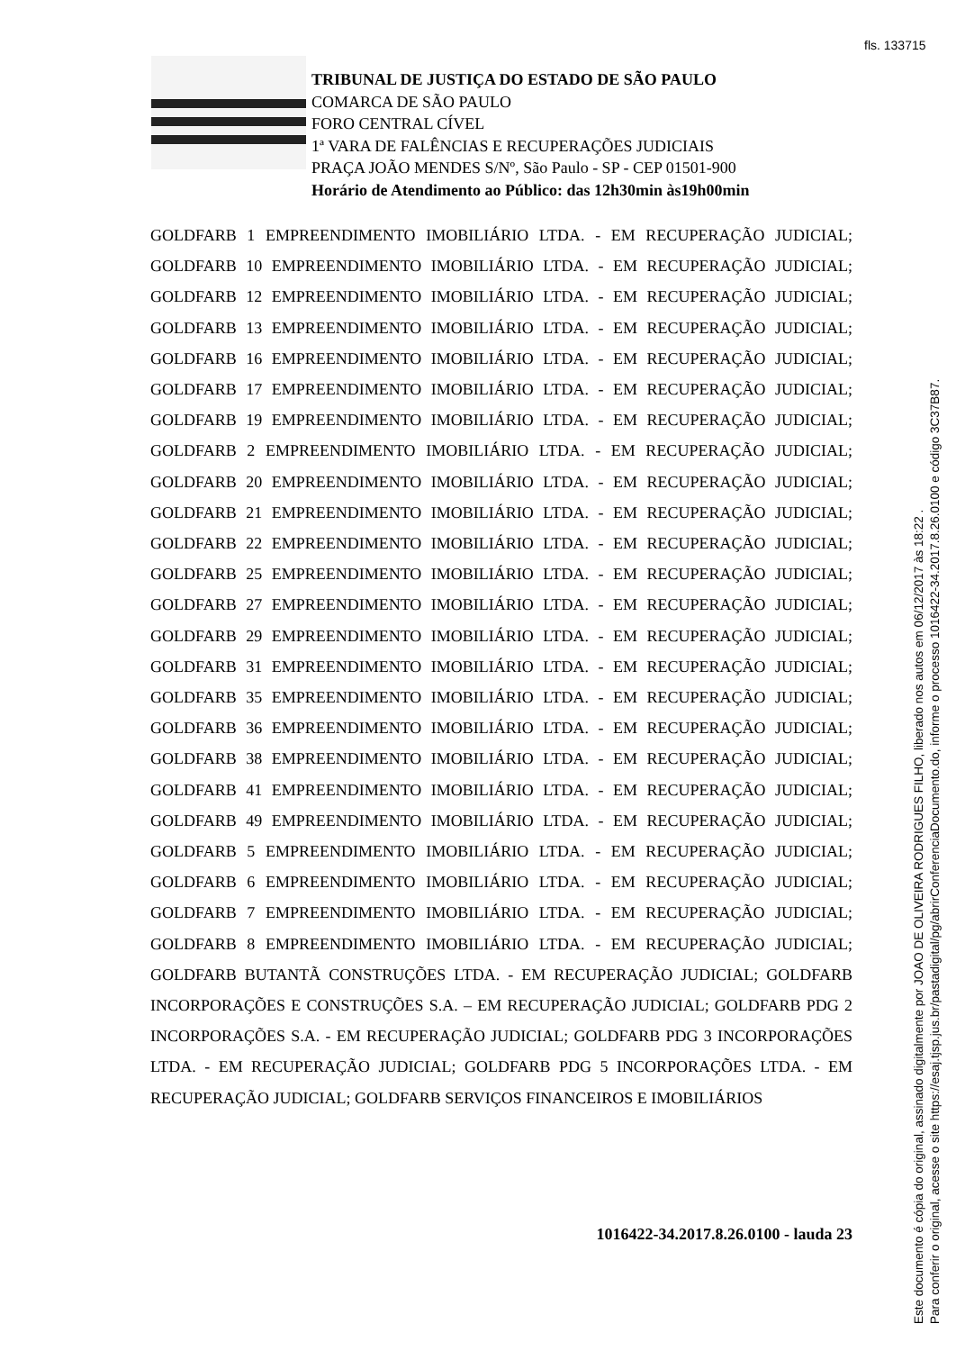fls. 133715
TRIBUNAL DE JUSTIÇA DO ESTADO DE SÃO PAULO
COMARCA DE SÃO PAULO
FORO CENTRAL CÍVEL
1ª VARA DE FALÊNCIAS E RECUPERAÇÕES JUDICIAIS
PRAÇA JOÃO MENDES S/Nº, São Paulo - SP - CEP 01501-900
Horário de Atendimento ao Público: das 12h30min às19h00min
GOLDFARB 1 EMPREENDIMENTO IMOBILIÁRIO LTDA. - EM RECUPERAÇÃO JUDICIAL; GOLDFARB 10 EMPREENDIMENTO IMOBILIÁRIO LTDA. - EM RECUPERAÇÃO JUDICIAL; GOLDFARB 12 EMPREENDIMENTO IMOBILIÁRIO LTDA. - EM RECUPERAÇÃO JUDICIAL; GOLDFARB 13 EMPREENDIMENTO IMOBILIÁRIO LTDA. - EM RECUPERAÇÃO JUDICIAL; GOLDFARB 16 EMPREENDIMENTO IMOBILIÁRIO LTDA. - EM RECUPERAÇÃO JUDICIAL; GOLDFARB 17 EMPREENDIMENTO IMOBILIÁRIO LTDA. - EM RECUPERAÇÃO JUDICIAL; GOLDFARB 19 EMPREENDIMENTO IMOBILIÁRIO LTDA. - EM RECUPERAÇÃO JUDICIAL; GOLDFARB 2 EMPREENDIMENTO IMOBILIÁRIO LTDA. - EM RECUPERAÇÃO JUDICIAL; GOLDFARB 20 EMPREENDIMENTO IMOBILIÁRIO LTDA. - EM RECUPERAÇÃO JUDICIAL; GOLDFARB 21 EMPREENDIMENTO IMOBILIÁRIO LTDA. - EM RECUPERAÇÃO JUDICIAL; GOLDFARB 22 EMPREENDIMENTO IMOBILIÁRIO LTDA. - EM RECUPERAÇÃO JUDICIAL; GOLDFARB 25 EMPREENDIMENTO IMOBILIÁRIO LTDA. - EM RECUPERAÇÃO JUDICIAL; GOLDFARB 27 EMPREENDIMENTO IMOBILIÁRIO LTDA. - EM RECUPERAÇÃO JUDICIAL; GOLDFARB 29 EMPREENDIMENTO IMOBILIÁRIO LTDA. - EM RECUPERAÇÃO JUDICIAL; GOLDFARB 31 EMPREENDIMENTO IMOBILIÁRIO LTDA. - EM RECUPERAÇÃO JUDICIAL; GOLDFARB 35 EMPREENDIMENTO IMOBILIÁRIO LTDA. - EM RECUPERAÇÃO JUDICIAL; GOLDFARB 36 EMPREENDIMENTO IMOBILIÁRIO LTDA. - EM RECUPERAÇÃO JUDICIAL; GOLDFARB 38 EMPREENDIMENTO IMOBILIÁRIO LTDA. - EM RECUPERAÇÃO JUDICIAL; GOLDFARB 41 EMPREENDIMENTO IMOBILIÁRIO LTDA. - EM RECUPERAÇÃO JUDICIAL; GOLDFARB 49 EMPREENDIMENTO IMOBILIÁRIO LTDA. - EM RECUPERAÇÃO JUDICIAL; GOLDFARB 5 EMPREENDIMENTO IMOBILIÁRIO LTDA. - EM RECUPERAÇÃO JUDICIAL; GOLDFARB 6 EMPREENDIMENTO IMOBILIÁRIO LTDA. - EM RECUPERAÇÃO JUDICIAL; GOLDFARB 7 EMPREENDIMENTO IMOBILIÁRIO LTDA. - EM RECUPERAÇÃO JUDICIAL; GOLDFARB 8 EMPREENDIMENTO IMOBILIÁRIO LTDA. - EM RECUPERAÇÃO JUDICIAL; GOLDFARB BUTANTÃ CONSTRUÇÕES LTDA. - EM RECUPERAÇÃO JUDICIAL; GOLDFARB INCORPORAÇÕES E CONSTRUÇÕES S.A. – EM RECUPERAÇÃO JUDICIAL; GOLDFARB PDG 2 INCORPORAÇÕES S.A. - EM RECUPERAÇÃO JUDICIAL; GOLDFARB PDG 3 INCORPORAÇÕES LTDA. - EM RECUPERAÇÃO JUDICIAL; GOLDFARB PDG 5 INCORPORAÇÕES LTDA. - EM RECUPERAÇÃO JUDICIAL; GOLDFARB SERVIÇOS FINANCEIROS E IMOBILIÁRIOS
1016422-34.2017.8.26.0100 - lauda 23
Este documento é cópia do original, assinado digitalmente por JOAO DE OLIVEIRA RODRIGUES FILHO, liberado nos autos em 06/12/2017 às 18:22 .
Para conferir o original, acesse o site https://esaj.tjsp.jus.br/pastadigital/pg/abrirConferenciaDocumento.do, informe o processo 1016422-34.2017.8.26.0100 e código 3C37B87.